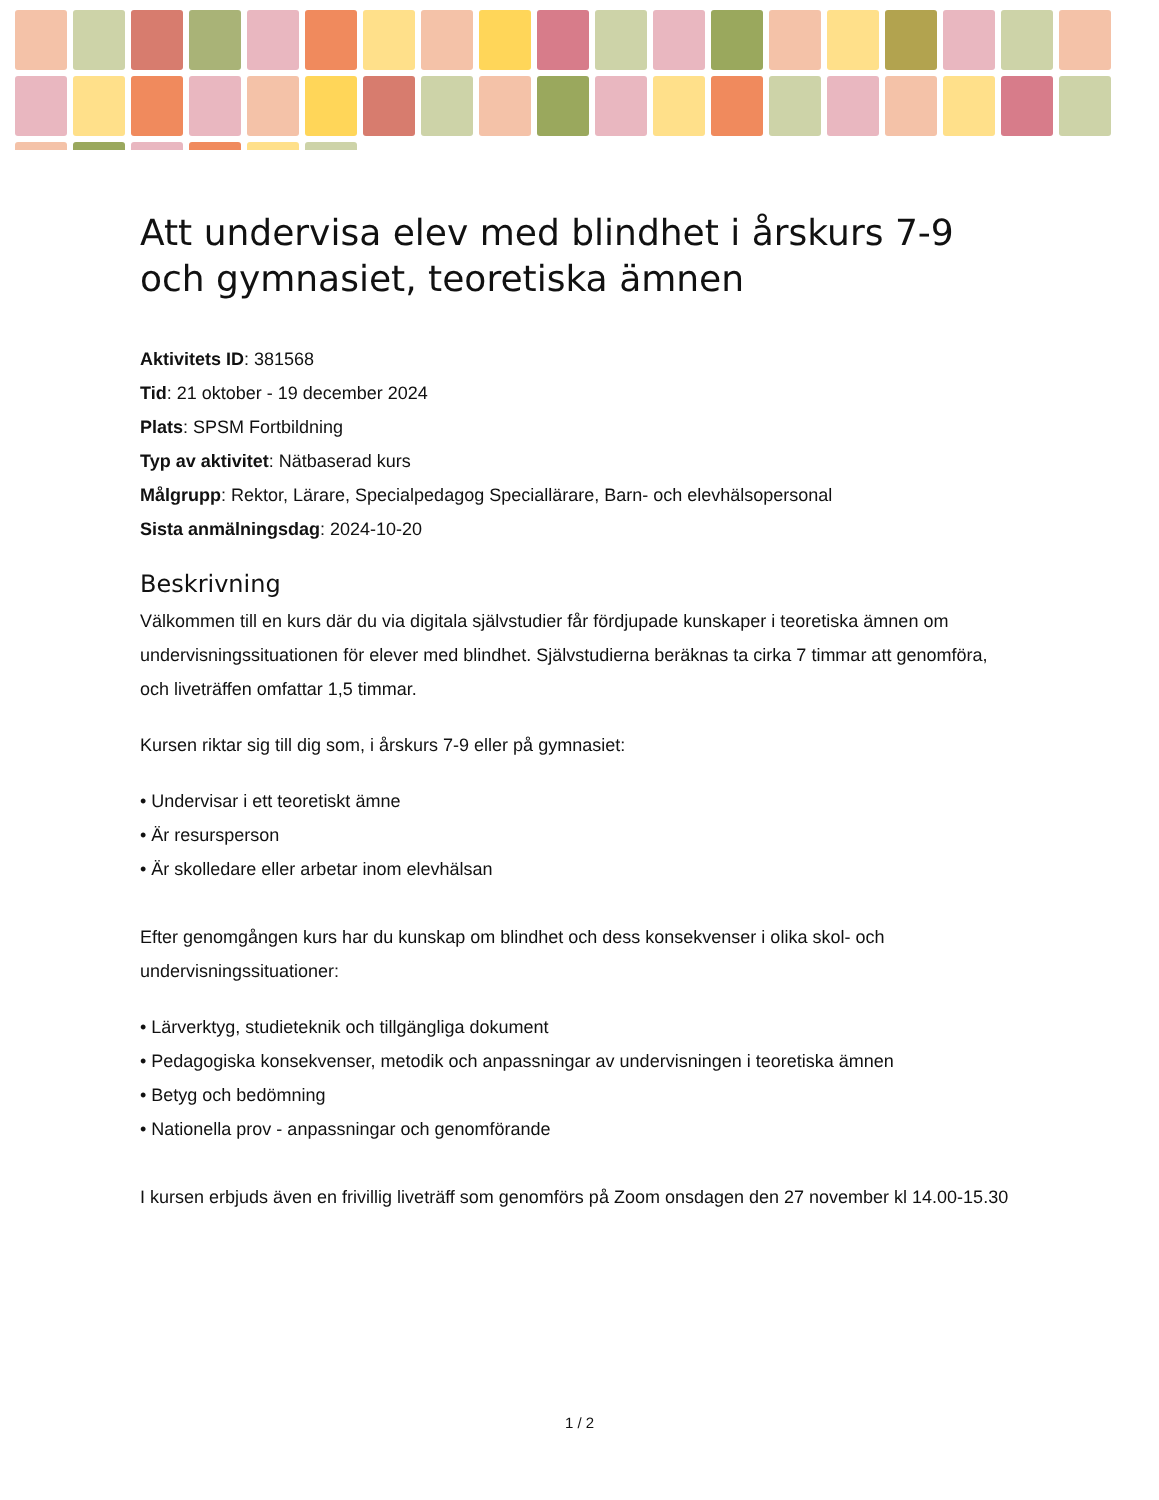Att undervisa elev med blindhet i årskurs 7-9 och gymnasiet, teoretiska ämnen
Aktivitets ID: 381568
Tid: 21 oktober - 19 december 2024
Plats: SPSM Fortbildning
Typ av aktivitet: Nätbaserad kurs
Målgrupp: Rektor, Lärare, Specialpedagog Speciallärare, Barn- och elevhälsopersonal
Sista anmälningsdag: 2024-10-20
Beskrivning
Välkommen till en kurs där du via digitala självstudier får fördjupade kunskaper i teoretiska ämnen om undervisningssituationen för elever med blindhet. Självstudierna beräknas ta cirka 7 timmar att genomföra, och liveträffen omfattar 1,5 timmar.
Kursen riktar sig till dig som, i årskurs 7-9 eller på gymnasiet:
• Undervisar i ett teoretiskt ämne
• Är resursperson
• Är skolledare eller arbetar inom elevhälsan
Efter genomgången kurs har du kunskap om blindhet och dess konsekvenser i olika skol- och undervisningssituationer:
• Lärverktyg, studieteknik och tillgängliga dokument
• Pedagogiska konsekvenser, metodik och anpassningar av undervisningen i teoretiska ämnen
• Betyg och bedömning
• Nationella prov - anpassningar och genomförande
I kursen erbjuds även en frivillig liveträff som genomförs på Zoom onsdagen den 27 november kl 14.00-15.30
1 / 2